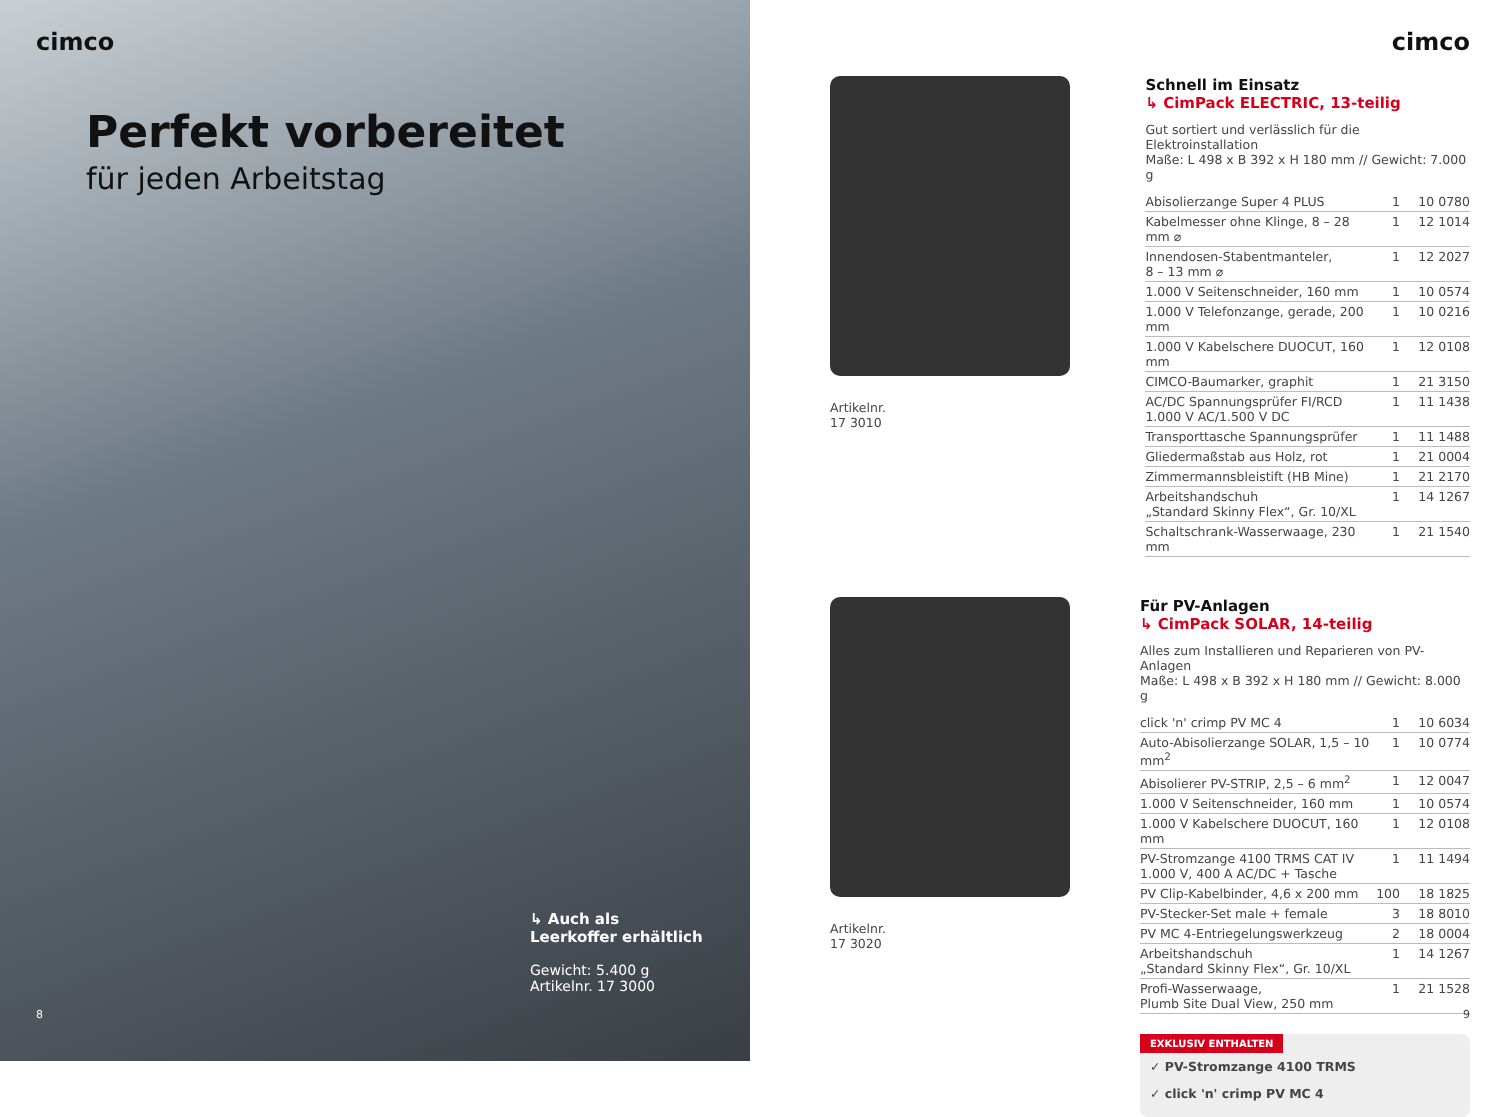cimco
Perfekt vorbereitet
für jeden Arbeitstag
↳ Auch als
Leerkoffer erhältlich
Gewicht: 5.400 g
Artikelnr. 17 3000
8
cimco
Artikelnr.
17 3010
Schnell im Einsatz
↳ CimPack ELECTRIC, 13-teilig
Gut sortiert und verlässlich für die Elektroinstallation
Maße: L 498 x B 392 x H 180 mm // Gewicht: 7.000 g
| Abisolierzange Super 4 PLUS | 1 | 10 0780 |
| Kabelmesser ohne Klinge, 8 – 28 mm ⌀ | 1 | 12 1014 |
| Innendosen-Stabentmanteler, 8 – 13 mm ⌀ | 1 | 12 2027 |
| 1.000 V Seitenschneider, 160 mm | 1 | 10 0574 |
| 1.000 V Telefonzange, gerade, 200 mm | 1 | 10 0216 |
| 1.000 V Kabelschere DUOCUT, 160 mm | 1 | 12 0108 |
| CIMCO-Baumarker, graphit | 1 | 21 3150 |
| AC/DC Spannungsprüfer FI/RCD 1.000 V AC/1.500 V DC | 1 | 11 1438 |
| Transporttasche Spannungsprüfer | 1 | 11 1488 |
| Gliedermaßstab aus Holz, rot | 1 | 21 0004 |
| Zimmermannsbleistift (HB Mine) | 1 | 21 2170 |
| Arbeitshandschuh „Standard Skinny Flex“, Gr. 10/XL | 1 | 14 1267 |
| Schaltschrank-Wasserwaage, 230 mm | 1 | 21 1540 |
Artikelnr.
17 3020
Für PV-Anlagen
↳ CimPack SOLAR, 14-teilig
Alles zum Installieren und Reparieren von PV-Anlagen
Maße: L 498 x B 392 x H 180 mm // Gewicht: 8.000 g
| click 'n' crimp PV MC 4 | 1 | 10 6034 |
| Auto-Abisolierzange SOLAR, 1,5 – 10 mm<sup>2</sup> | 1 | 10 0774 |
| Abisolierer PV-STRIP, 2,5 – 6 mm<sup>2</sup> | 1 | 12 0047 |
| 1.000 V Seitenschneider, 160 mm | 1 | 10 0574 |
| 1.000 V Kabelschere DUOCUT, 160 mm | 1 | 12 0108 |
| PV-Stromzange 4100 TRMS CAT IV 1.000 V, 400 A AC/DC + Tasche | 1 | 11 1494 |
| PV Clip-Kabelbinder, 4,6 x 200 mm | 100 | 18 1825 |
| PV-Stecker-Set male + female | 3 | 18 8010 |
| PV MC 4-Entriegelungswerkzeug | 2 | 18 0004 |
| Arbeitshandschuh „Standard Skinny Flex“, Gr. 10/XL | 1 | 14 1267 |
| Profi-Wasserwaage, Plumb Site Dual View, 250 mm | 1 | 21 1528 |
EXKLUSIV ENTHALTEN
✓ PV-Stromzange 4100 TRMS
✓ click 'n' crimp PV MC 4
9